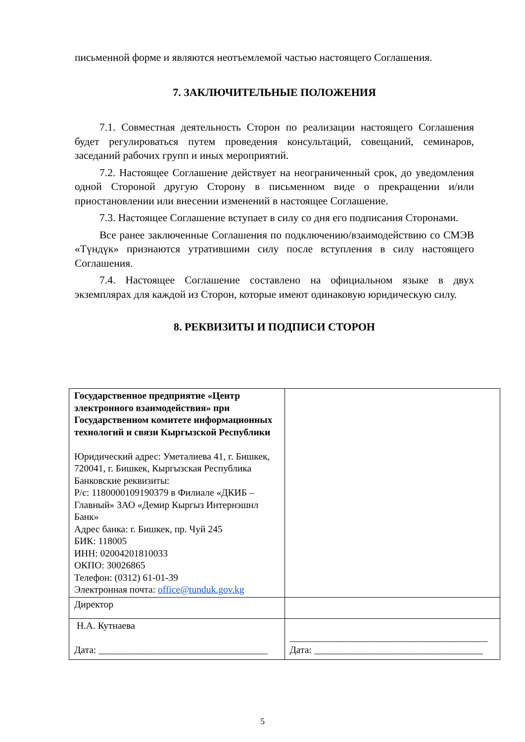письменной форме и являются неотъемлемой частью настоящего Соглашения.
7. ЗАКЛЮЧИТЕЛЬНЫЕ ПОЛОЖЕНИЯ
7.1. Совместная деятельность Сторон по реализации настоящего Соглашения будет регулироваться путем проведения консультаций, совещаний, семинаров, заседаний рабочих групп и иных мероприятий.
7.2. Настоящее Соглашение действует на неограниченный срок, до уведомления одной Стороной другую Сторону в письменном виде о прекращении и/или приостановлении или внесении изменений в настоящее Соглашение.
7.3. Настоящее Соглашение вступает в силу со дня его подписания Сторонами.
Все ранее заключенные Соглашения по подключению/взаимодействию со СМЭВ «Түндүк» признаются утратившими силу после вступления в силу настоящего Соглашения.
7.4. Настоящее Соглашение составлено на официальном языке в двух экземплярах для каждой из Сторон, которые имеют одинаковую юридическую силу.
8. РЕКВИЗИТЫ И ПОДПИСИ СТОРОН
| Государственное предприятие «Центр электронного взаимодействия» при Государственном комитете информационных технологий и связи Кыргызской Республики Юридический адрес: Уметалиева 41, г. Бишкек, 720041, г. Бишкек, Кыргызская Республика Банковские реквизиты: Р/с: 1180000109190379 в Филиале «ДКИБ – Главный» ЗАО «Демир Кыргыз Интернэшнл Банк» Адрес банка: г. Бишкек, пр. Чуй 245 БИК: 118005 ИНН: 02004201810033 ОКПО: 30026865 Телефон: (0312) 61-01-39 Электронная почта: office@tunduk.gov.kg | |
| Директор | |
| Н.А. Кутнаева Дата: ___________________________________ | _________________________________________ Дата: ___________________________________ |
5